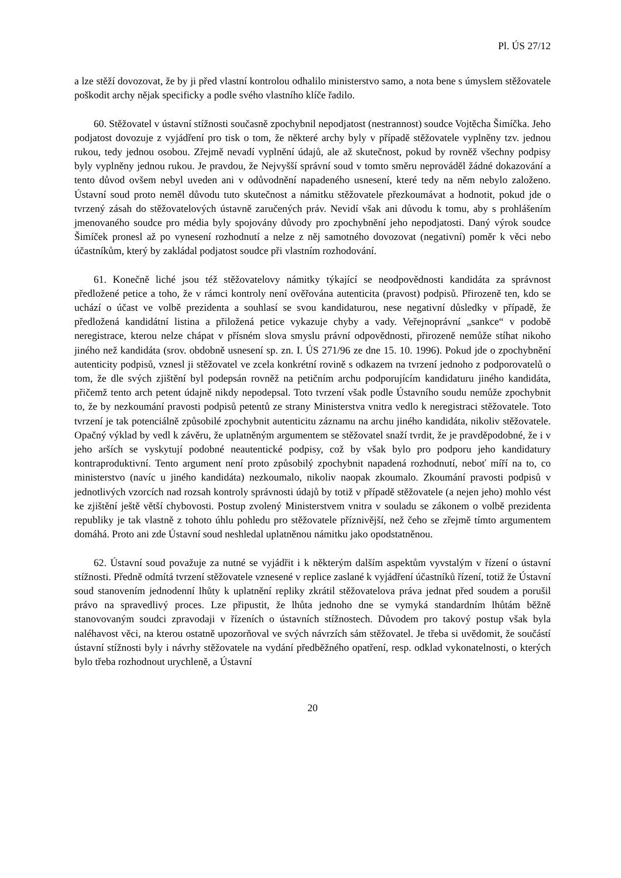Pl. ÚS 27/12
a lze stěží dovozovat, že by ji před vlastní kontrolou odhalilo ministerstvo samo, a nota bene s úmyslem stěžovatele poškodit archy nějak specificky a podle svého vlastního klíče řadilo.
60. Stěžovatel v ústavní stížnosti současně zpochybnil nepodjatost (nestrannost) soudce Vojtěcha Šimíčka. Jeho podjatost dovozuje z vyjádření pro tisk o tom, že některé archy byly v případě stěžovatele vyplněny tzv. jednou rukou, tedy jednou osobou. Zřejmě nevadí vyplnění údajů, ale až skutečnost, pokud by rovněž všechny podpisy byly vyplněny jednou rukou. Je pravdou, že Nejvyšší správní soud v tomto směru neprováděl žádné dokazování a tento důvod ovšem nebyl uveden ani v odůvodnění napadeného usnesení, které tedy na něm nebylo založeno. Ústavní soud proto neměl důvodu tuto skutečnost a námitku stěžovatele přezkoumávat a hodnotit, pokud jde o tvrzený zásah do stěžovatelových ústavně zaručených práv. Nevidí však ani důvodu k tomu, aby s prohlášením jmenovaného soudce pro média byly spojovány důvody pro zpochybnění jeho nepodjatosti. Daný výrok soudce Šimíček pronesl až po vynesení rozhodnutí a nelze z něj samotného dovozovat (negativní) poměr k věci nebo účastníkům, který by zakládal podjatost soudce při vlastním rozhodování.
61. Konečně liché jsou též stěžovatelovy námitky týkající se neodpovědnosti kandidáta za správnost předložené petice a toho, že v rámci kontroly není ověřována autenticita (pravost) podpisů. Přirozeně ten, kdo se uchází o účast ve volbě prezidenta a souhlasí se svou kandidaturou, nese negativní důsledky v případě, že předložená kandidátní listina a přiložená petice vykazuje chyby a vady. Veřejnoprávní „sankce“ v podobě neregistrace, kterou nelze chápat v přísném slova smyslu právní odpovědnosti, přirozeně nemůže stíhat nikoho jiného než kandidáta (srov. obdobně usnesení sp. zn. I. ÚS 271/96 ze dne 15. 10. 1996). Pokud jde o zpochybnění autenticity podpisů, vznesl ji stěžovatel ve zcela konkrétní rovině s odkazem na tvrzení jednoho z podporovatelů o tom, že dle svých zjištění byl podepsán rovněž na petičním archu podporujícím kandidaturu jiného kandidáta, přičemž tento arch petent údajně nikdy nepodepsal. Toto tvrzení však podle Ústavního soudu nemůže zpochybnit to, že by nezkoumání pravosti podpisů petentů ze strany Ministerstva vnitra vedlo k neregistraci stěžovatele. Toto tvrzení je tak potenciálně způsobilé zpochybnit autenticitu záznamu na archu jiného kandidáta, nikoliv stěžovatele. Opačný výklad by vedl k závěru, že uplatněným argumentem se stěžovatel snaží tvrdit, že je pravděpodobné, že i v jeho arších se vyskytují podobné neautentické podpisy, což by však bylo pro podporu jeho kandidatury kontraproduktivní. Tento argument není proto způsobilý zpochybnit napadená rozhodnutí, neboť míří na to, co ministerstvo (navíc u jiného kandidáta) nezkoumalo, nikoliv naopak zkoumalo. Zkoumání pravosti podpisů v jednotlivých vzorcích nad rozsah kontroly správnosti údajů by totiž v případě stěžovatele (a nejen jeho) mohlo vést ke zjištění ještě větší chybovosti. Postup zvolený Ministerstvem vnitra v souladu se zákonem o volbě prezidenta republiky je tak vlastně z tohoto úhlu pohledu pro stěžovatele příznivější, než čeho se zřejmě tímto argumentem domáhá. Proto ani zde Ústavní soud neshledal uplatněnou námitku jako opodstatněnou.
62. Ústavní soud považuje za nutné se vyjádřit i k některým dalším aspektům vyvstalým v řízení o ústavní stížnosti. Předně odmítá tvrzení stěžovatele vznesené v replice zaslané k vyjádření účastníků řízení, totiž že Ústavní soud stanovením jednodenní lhůty k uplatnění repliky zkrátil stěžovatelova práva jednat před soudem a porušil právo na spravedlivý proces. Lze připustit, že lhůta jednoho dne se vymyká standardním lhůtám běžně stanovovaným soudci zpravodaji v řízeních o ústavních stížnostech. Důvodem pro takový postup však byla naléhavost věci, na kterou ostatně upozorňoval ve svých návrzích sám stěžovatel. Je třeba si uvědomit, že součástí ústavní stížnosti byly i návrhy stěžovatele na vydání předběžného opatření, resp. odklad vykonatelnosti, o kterých bylo třeba rozhodnout urychleně, a Ústavní
20